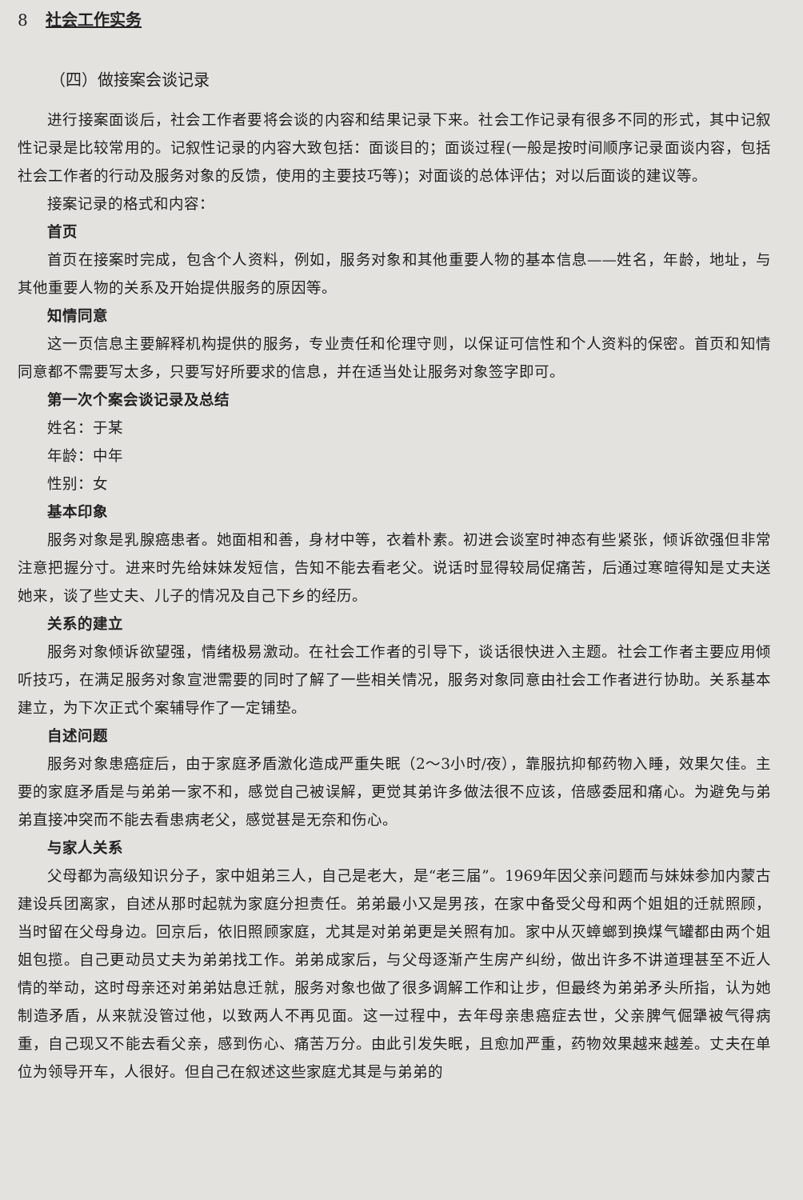8 社会工作实务
（四）做接案会谈记录
进行接案面谈后，社会工作者要将会谈的内容和结果记录下来。社会工作记录有很多不同的形式，其中记叙性记录是比较常用的。记叙性记录的内容大致包括：面谈目的；面谈过程(一般是按时间顺序记录面谈内容，包括社会工作者的行动及服务对象的反馈，使用的主要技巧等)；对面谈的总体评估；对以后面谈的建议等。
接案记录的格式和内容：
首页
首页在接案时完成，包含个人资料，例如，服务对象和其他重要人物的基本信息——姓名，年龄，地址，与其他重要人物的关系及开始提供服务的原因等。
知情同意
这一页信息主要解释机构提供的服务，专业责任和伦理守则，以保证可信性和个人资料的保密。首页和知情同意都不需要写太多，只要写好所要求的信息，并在适当处让服务对象签字即可。
第一次个案会谈记录及总结
姓名：于某
年龄：中年
性别：女
基本印象
服务对象是乳腺癌患者。她面相和善，身材中等，衣着朴素。初进会谈室时神态有些紧张，倾诉欲强但非常注意把握分寸。进来时先给妹妹发短信，告知不能去看老父。说话时显得较局促痛苦，后通过寒暄得知是丈夫送她来，谈了些丈夫、儿子的情况及自己下乡的经历。
关系的建立
服务对象倾诉欲望强，情绪极易激动。在社会工作者的引导下，谈话很快进入主题。社会工作者主要应用倾听技巧，在满足服务对象宣泄需要的同时了解了一些相关情况，服务对象同意由社会工作者进行协助。关系基本建立，为下次正式个案辅导作了一定铺垫。
自述问题
服务对象患癌症后，由于家庭矛盾激化造成严重失眠（2～3小时/夜），靠服抗抑郁药物入睡，效果欠佳。主要的家庭矛盾是与弟弟一家不和，感觉自己被误解，更觉其弟许多做法很不应该，倍感委屈和痛心。为避免与弟弟直接冲突而不能去看患病老父，感觉甚是无奈和伤心。
与家人关系
父母都为高级知识分子，家中姐弟三人，自己是老大，是“老三届”。1969年因父亲问题而与妹妹参加内蒙古建设兵团离家，自述从那时起就为家庭分担责任。弟弟最小又是男孩，在家中备受父母和两个姐姐的迁就照顾，当时留在父母身边。回京后，依旧照顾家庭，尤其是对弟弟更是关照有加。家中从灭蟑螂到换煤气罐都由两个姐姐包揽。自己更动员丈夫为弟弟找工作。弟弟成家后，与父母逐渐产生房产纠纷，做出许多不讲道理甚至不近人情的举动，这时母亲还对弟弟姑息迁就，服务对象也做了很多调解工作和让步，但最终为弟弟矛头所指，认为她制造矛盾，从来就没管过他，以致两人不再见面。这一过程中，去年母亲患癌症去世，父亲脾气倔犟被气得病重，自己现又不能去看父亲，感到伤心、痛苦万分。由此引发失眠，且愈加严重，药物效果越来越差。丈夫在单位为领导开车，人很好。但自己在叙述这些家庭尤其是与弟弟的